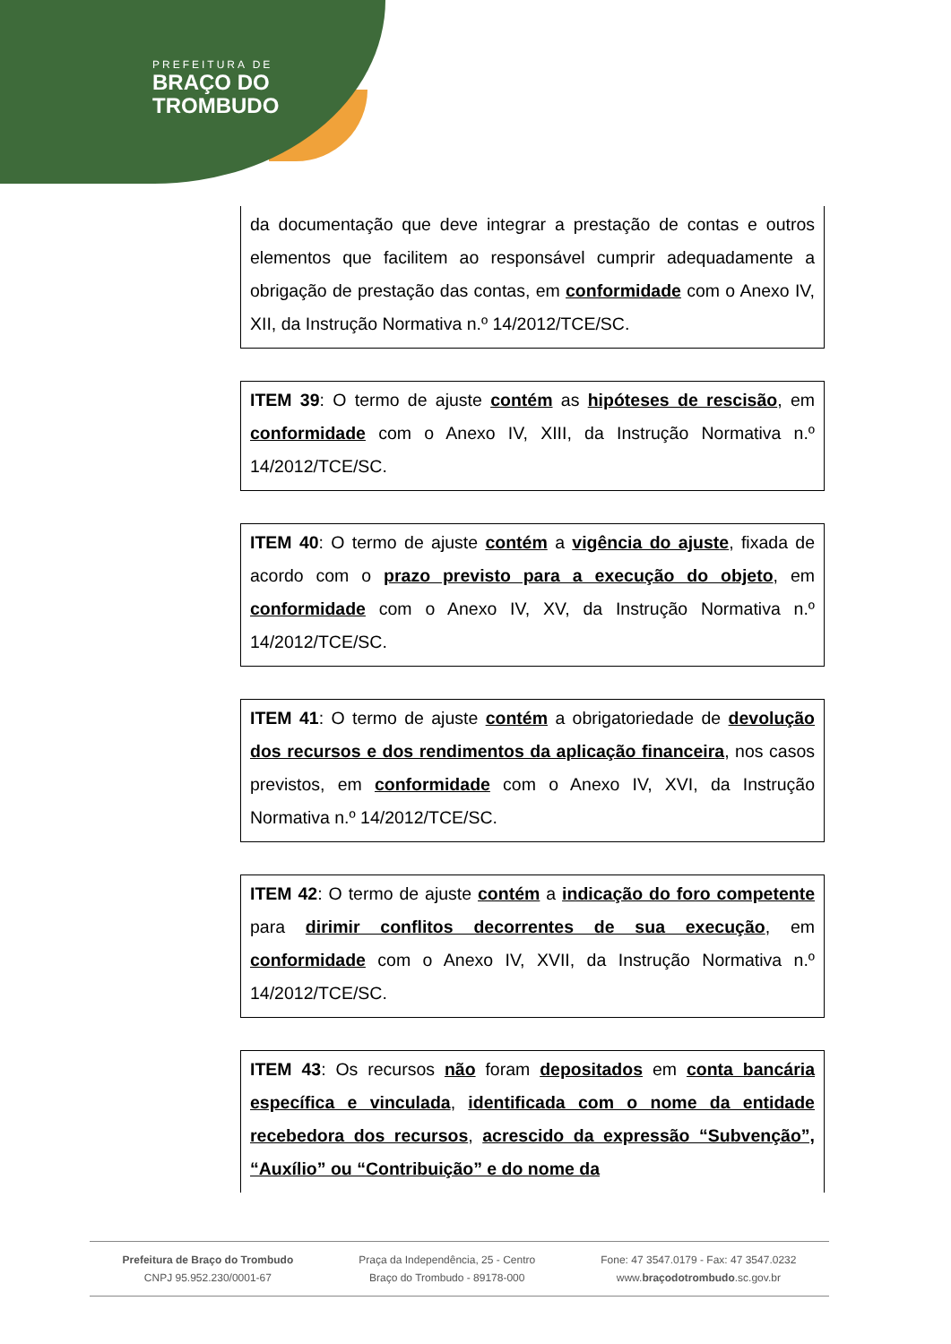PREFEITURA DE
BRAÇO DO
TROMBUDO
da documentação que deve integrar a prestação de contas e outros elementos que facilitem ao responsável cumprir adequadamente a obrigação de prestação das contas, em conformidade com o Anexo IV, XII, da Instrução Normativa n.º 14/2012/TCE/SC.
ITEM 39: O termo de ajuste contém as hipóteses de rescisão, em conformidade com o Anexo IV, XIII, da Instrução Normativa n.º 14/2012/TCE/SC.
ITEM 40: O termo de ajuste contém a vigência do ajuste, fixada de acordo com o prazo previsto para a execução do objeto, em conformidade com o Anexo IV, XV, da Instrução Normativa n.º 14/2012/TCE/SC.
ITEM 41: O termo de ajuste contém a obrigatoriedade de devolução dos recursos e dos rendimentos da aplicação financeira, nos casos previstos, em conformidade com o Anexo IV, XVI, da Instrução Normativa n.º 14/2012/TCE/SC.
ITEM 42: O termo de ajuste contém a indicação do foro competente para dirimir conflitos decorrentes de sua execução, em conformidade com o Anexo IV, XVII, da Instrução Normativa n.º 14/2012/TCE/SC.
ITEM 43: Os recursos não foram depositados em conta bancária específica e vinculada, identificada com o nome da entidade recebedora dos recursos, acrescido da expressão “Subvenção”, “Auxílio” ou “Contribuição” e do nome da
Prefeitura de Braço do Trombudo
CNPJ 95.952.230/0001-67
Praça da Independência, 25 - Centro
Braço do Trombudo - 89178-000
Fone: 47 3547.0179 - Fax: 47 3547.0232
www.braçodotrombudo.sc.gov.br